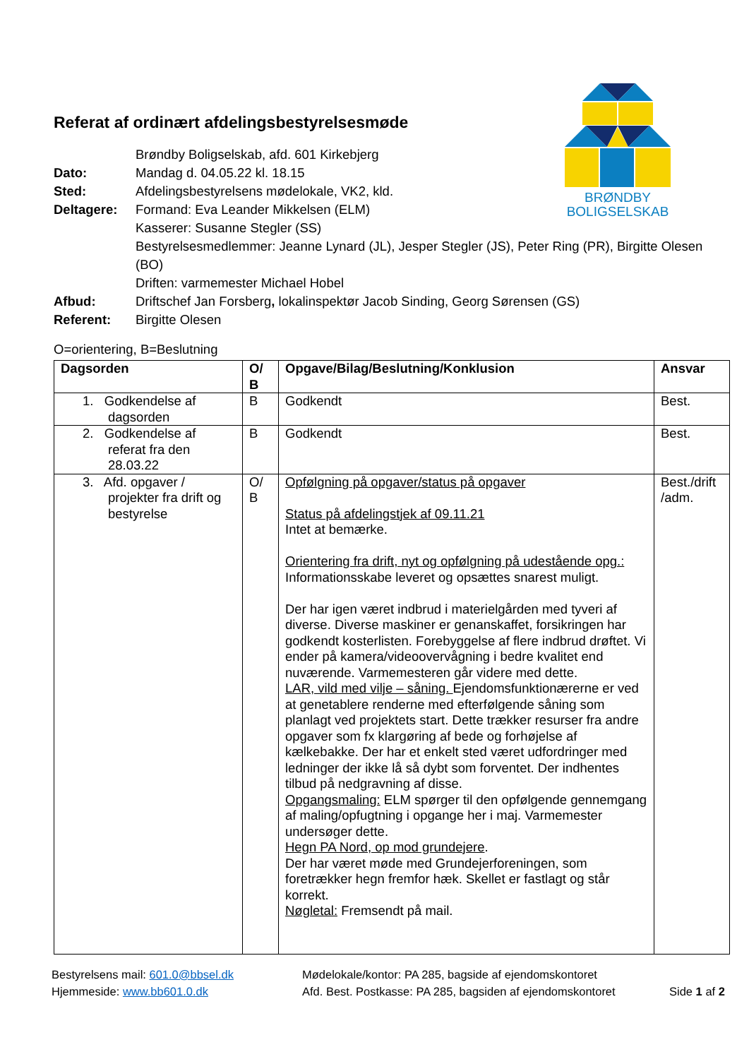BRØNDBY
BOLIGSELSKAB
Referat af ordinært afdelingsbestyrelsesmøde
| | Brøndby Boligselskab, afd. 601 Kirkebjerg |
| Dato: | Mandag d. 04.05.22 kl. 18.15 |
| Sted: | Afdelingsbestyrelsens mødelokale, VK2, kld. |
| Deltagere: | Formand: Eva Leander Mikkelsen (ELM) Kasserer: Susanne Stegler (SS) Bestyrelsesmedlemmer: Jeanne Lynard (JL), Jesper Stegler (JS), Peter Ring (PR), Birgitte Olesen (BO) Driften: varmemester Michael Hobel |
| Afbud: | Driftschef Jan Forsberg , lokalinspektør Jacob Sinding, Georg Sørensen (GS) |
| Referent: | Birgitte Olesen |
O=orientering, B=Beslutning
| Dagsorden | O/ B | Opgave/Bilag/Beslutning/Konklusion | Ansvar |
| --- | --- | --- | --- |
| 1. Godkendelse af dagsorden | B | Godkendt | Best. |
| 2. Godkendelse af referat fra den 28.03.22 | B | Godkendt | Best. |
| 3. Afd. opgaver / projekter fra drift og bestyrelse | O/ B | Opfølgning på opgaver/status på opgaver Status på afdelingstjek af 09.11.21 Intet at bemærke. Orientering fra drift, nyt og opfølgning på udestående opg.: Informationsskabe leveret og opsættes snarest muligt. Der har igen været indbrud i materielgården med tyveri af diverse. Diverse maskiner er genanskaffet, forsikringen har godkendt kosterlisten. Forebyggelse af flere indbrud drøftet. Vi ender på kamera/videoovervågning i bedre kvalitet end nuværende. Varmemesteren går videre med dette. LAR, vild med vilje – såning. Ejendomsfunktionærerne er ved at genetablere renderne med efterfølgende såning som planlagt ved projektets start. Dette trækker resurser fra andre opgaver som fx klargøring af bede og forhøjelse af kælkebakke. Der har et enkelt sted været udfordringer med ledninger der ikke lå så dybt som forventet. Der indhentes tilbud på nedgravning af disse. Opgangsmaling: ELM spørger til den opfølgende gennemgang af maling/opfugtning i opgange her i maj. Varmemester undersøger dette. Hegn PA Nord, op mod grundejere . Der har været møde med Grundejerforeningen, som foretrækker hegn fremfor hæk. Skellet er fastlagt og står korrekt. Nøgletal: Fremsendt på mail. | Best./drift /adm. |
Bestyrelsens mail: 601.0@bbsel.dk
Hjemmeside: www.bb601.0.dk
Mødelokale/kontor: PA 285, bagside af ejendomskontoret
Afd. Best. Postkasse: PA 285, bagsiden af ejendomskontoret
Side 1 af 2